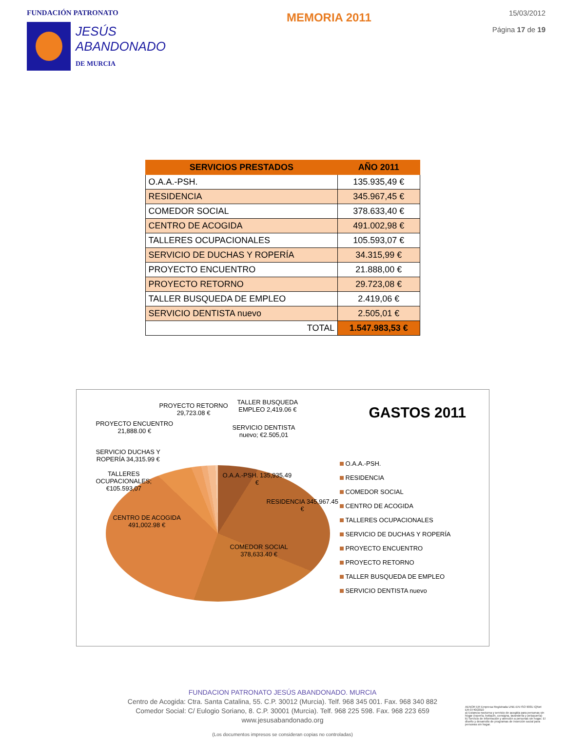FUNDACIÓN PATRONATO
JESÚS
ABANDONADO
DE MURCIA
MEMORIA 2011
15/03/2012
Página 17 de 19
| SERVICIOS PRESTADOS | AÑO 2011 |
| --- | --- |
| O.A.A.-PSH. | 135.935,49 € |
| RESIDENCIA | 345.967,45 € |
| COMEDOR SOCIAL | 378.633,40 € |
| CENTRO DE ACOGIDA | 491.002,98 € |
| TALLERES OCUPACIONALES | 105.593,07 € |
| SERVICIO DE DUCHAS Y ROPERÍA | 34.315,99 € |
| PROYECTO ENCUENTRO | 21.888,00 € |
| PROYECTO RETORNO | 29.723,08 € |
| TALLER BUSQUEDA DE EMPLEO | 2.419,06 € |
| SERVICIO DENTISTA nuevo | 2.505,01 € |
| TOTAL | 1.547.983,53 € |
PROYECTO RETORNO
29,723.08 €
TALLER BUSQUEDA
EMPLEO 2,419.06 €
PROYECTO ENCUENTRO
21,888.00 €
SERVICIO DENTISTA
nuevo; €2.505,01
SERVICIO DUCHAS Y
ROPERÍA 34,315.99 €
TALLERES
OCUPACIONALES;
€105.593,07
O.A.A.-PSH. 135,935.49
€
RESIDENCIA 345,967.45
€
CENTRO DE ACOGIDA
491,002.98 €
COMEDOR SOCIAL
378,633.40 €
GASTOS 2011
O.A.A.-PSH.
RESIDENCIA
COMEDOR SOCIAL
CENTRO DE ACOGIDA
TALLERES OCUPACIONALES
SERVICIO DE DUCHAS Y ROPERÍA
PROYECTO ENCUENTRO
PROYECTO RETORNO
TALLER BUSQUEDA DE EMPLEO
SERVICIO DENTISTA nuevo
FUNDACION PATRONATO JESÚS ABANDONADO. MURCIA
Centro de Acogida: Ctra. Santa Catalina, 55. C.P. 30012 (Murcia). Telf. 968 345 001. Fax. 968 340 882
Comedor Social: C/ Eulogio Soriano, 8. C.P. 30001 (Murcia). Telf. 968 225 598. Fax. 968 223 659
www.jesusabandonado.org
(Los documentos impresos se consideran copias no controladas)
AENOR ER Empresa Registrada UNE-EN ISO 9001 IQNet
ER-0740/2010
a) Estancia nocturna y servicio de acogida para personas sin hogar (ropería, botiquín, consigna, lavandería y peluquería)
b) Servicio de Información y atención a personas sin hogar. El diseño y desarrollo de programas de inserción social para personas sin hogar.